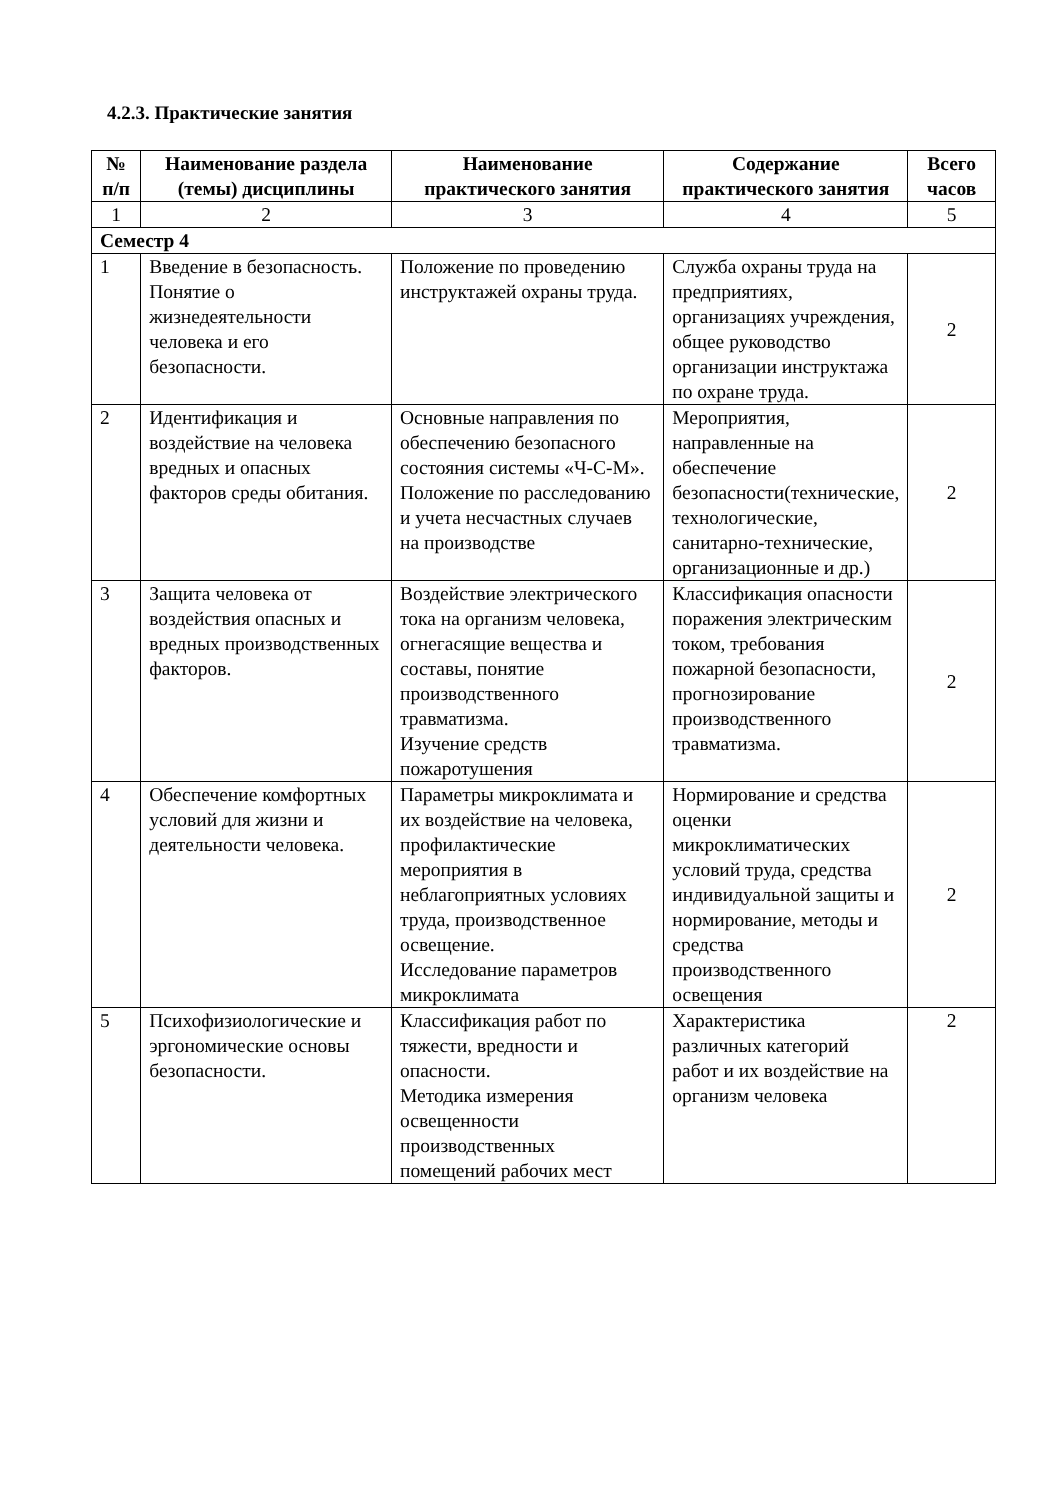4.2.3. Практические занятия
| № п/п | Наименование раздела (темы) дисциплины | Наименование практического занятия | Содержание практического занятия | Всего часов |
| --- | --- | --- | --- | --- |
| 1 | 2 | 3 | 4 | 5 |
| Семестр 4 | | | | |
| 1 | Введение в безопасность. Понятие о жизнедеятельности человека и его безопасности. | Положение по проведению инструктажей охраны труда. | Служба охраны труда на предприятиях, организациях учреждения, общее руководство организации инструктажа по охране труда. | 2 |
| 2 | Идентификация и воздействие на человека вредных и опасных факторов среды обитания. | Основные направления по обеспечению безопасного состояния системы «Ч-С-М». Положение по расследованию и учета несчастных случаев на производстве | Мероприятия, направленные на обеспечение безопасности(технические, технологические, санитарно-технические, организационные и др.) | 2 |
| 3 | Защита человека от воздействия опасных и вредных производственных факторов. | Воздействие электрического тока на организм человека, огнегасящие вещества и составы, понятие производственного травматизма. Изучение средств пожаротушения | Классификация опасности поражения электрическим током, требования пожарной безопасности, прогнозирование производственного травматизма. | 2 |
| 4 | Обеспечение комфортных условий для жизни и деятельности человека. | Параметры микроклимата и их воздействие на человека, профилактические мероприятия в неблагоприятных условиях труда, производственное освещение. Исследование параметров микроклимата | Нормирование и средства оценки микроклиматических условий труда, средства индивидуальной защиты и нормирование, методы и средства производственного освещения | 2 |
| 5 | Психофизиологические и эргономические основы безопасности. | Классификация работ по тяжести, вредности и опасности. Методика измерения освещенности производственных помещений рабочих мест | Характеристика различных категорий работ и их воздействие на организм человека | 2 |